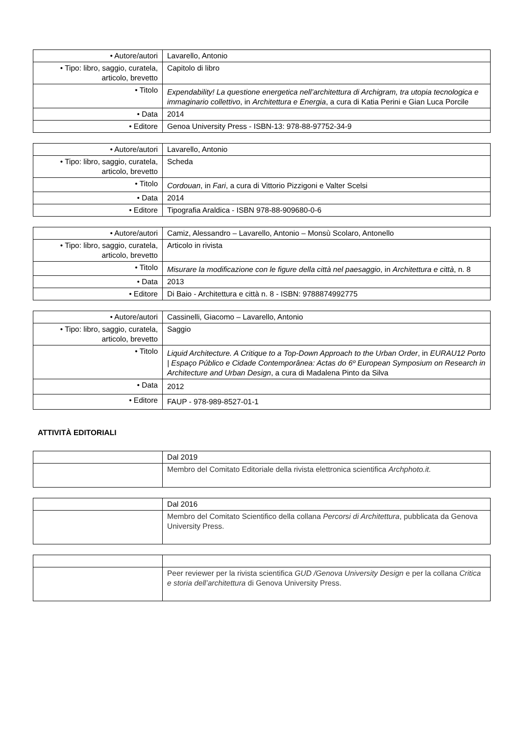| • Autore/autori | Lavarello, Antonio |
| • Tipo: libro, saggio, curatela, articolo, brevetto | Capitolo di libro |
| • Titolo | Expendability! La questione energetica nell’architettura di Archigram, tra utopia tecnologica e immaginario collettivo , in Architettura e Energia , a cura di Katia Perini e Gian Luca Porcile |
| • Data | 2014 |
| • Editore | Genoa University Press - ISBN-13: 978-88-97752-34-9 |
| • Autore/autori | Lavarello, Antonio |
| • Tipo: libro, saggio, curatela, articolo, brevetto | Scheda |
| • Titolo | Cordouan , in Fari , a cura di Vittorio Pizzigoni e Valter Scelsi |
| • Data | 2014 |
| • Editore | Tipografia Araldica - ISBN 978-88-909680-0-6 |
| • Autore/autori | Camiz, Alessandro – Lavarello, Antonio – Monsù Scolaro, Antonello |
| • Tipo: libro, saggio, curatela, articolo, brevetto | Articolo in rivista |
| • Titolo | Misurare la modificazione con le figure della città nel paesaggio , in Architettura e città , n. 8 |
| • Data | 2013 |
| • Editore | Di Baio - Architettura e città n. 8 - ISBN: 9788874992775 |
| • Autore/autori | Cassinelli, Giacomo – Lavarello, Antonio |
| • Tipo: libro, saggio, curatela, articolo, brevetto | Saggio |
| • Titolo | Liquid Architecture. A Critique to a Top-Down Approach to the Urban Order , in EURAU12 Porto / Espaço Público e Cidade Contemporânea: Actas do 6º European Symposium on Research in Architecture and Urban Design , a cura di Madalena Pinto da Silva |
| • Data | 2012 |
| • Editore | FAUP - 978-989-8527-01-1 |
ATTIVITÀ EDITORIALI
| | Dal 2019 |
| | Membro del Comitato Editoriale della rivista elettronica scientifica Archphoto.it. |
| | Dal 2016 |
| | Membro del Comitato Scientifico della collana Percorsi di Architettura , pubblicata da Genova University Press. |
| | Peer reviewer per la rivista scientifica GUD /Genova University Design e per la collana Critica e storia dell’architettura di Genova University Press. |